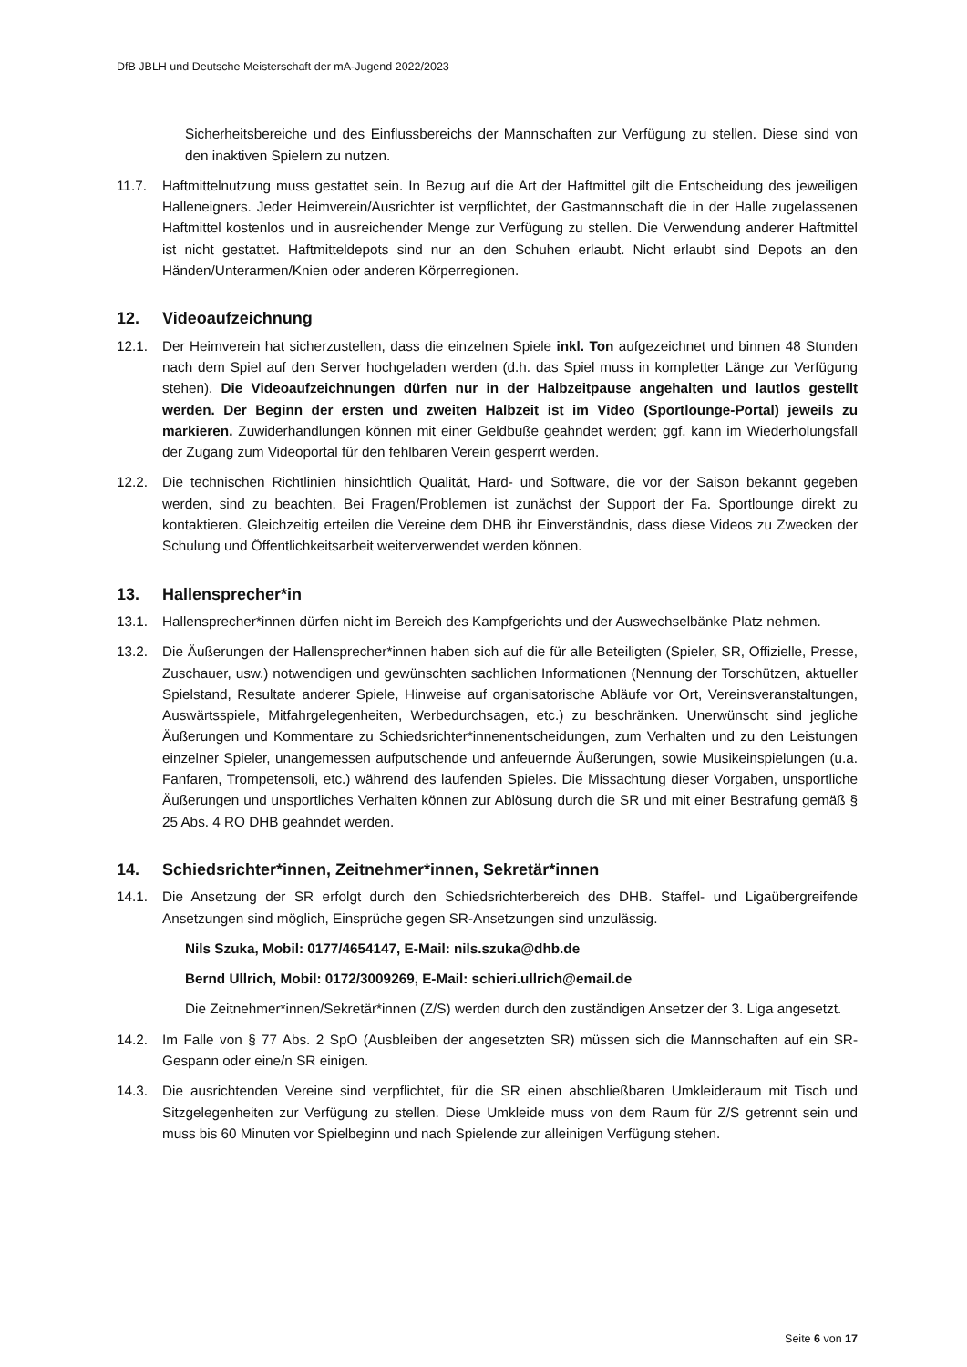DfB JBLH und Deutsche Meisterschaft der mA-Jugend 2022/2023
Sicherheitsbereiche und des Einflussbereichs der Mannschaften zur Verfügung zu stellen. Diese sind von den inaktiven Spielern zu nutzen.
11.7. Haftmittelnutzung muss gestattet sein. In Bezug auf die Art der Haftmittel gilt die Entscheidung des jeweiligen Halleneigners. Jeder Heimverein/Ausrichter ist verpflichtet, der Gastmannschaft die in der Halle zugelassenen Haftmittel kostenlos und in ausreichender Menge zur Verfügung zu stellen. Die Verwendung anderer Haftmittel ist nicht gestattet. Haftmitteldepots sind nur an den Schuhen erlaubt. Nicht erlaubt sind Depots an den Händen/Unterarmen/Knien oder anderen Körperregionen.
12. Videoaufzeichnung
12.1. Der Heimverein hat sicherzustellen, dass die einzelnen Spiele inkl. Ton aufgezeichnet und binnen 48 Stunden nach dem Spiel auf den Server hochgeladen werden (d.h. das Spiel muss in kompletter Länge zur Verfügung stehen). Die Videoaufzeichnungen dürfen nur in der Halbzeitpause angehalten und lautlos gestellt werden. Der Beginn der ersten und zweiten Halbzeit ist im Video (Sportlounge-Portal) jeweils zu markieren. Zuwiderhandlungen können mit einer Geldbuße geahndet werden; ggf. kann im Wiederholungsfall der Zugang zum Videoportal für den fehlbaren Verein gesperrt werden.
12.2. Die technischen Richtlinien hinsichtlich Qualität, Hard- und Software, die vor der Saison bekannt gegeben werden, sind zu beachten. Bei Fragen/Problemen ist zunächst der Support der Fa. Sportlounge direkt zu kontaktieren. Gleichzeitig erteilen die Vereine dem DHB ihr Einverständnis, dass diese Videos zu Zwecken der Schulung und Öffentlichkeitsarbeit weiterverwendet werden können.
13. Hallensprecher*in
13.1. Hallensprecher*innen dürfen nicht im Bereich des Kampfgerichts und der Auswechselbänke Platz nehmen.
13.2. Die Äußerungen der Hallensprecher*innen haben sich auf die für alle Beteiligten (Spieler, SR, Offizielle, Presse, Zuschauer, usw.) notwendigen und gewünschten sachlichen Informationen (Nennung der Torschützen, aktueller Spielstand, Resultate anderer Spiele, Hinweise auf organisatorische Abläufe vor Ort, Vereinsveranstaltungen, Auswärtsspiele, Mitfahrgelegenheiten, Werbedurchsagen, etc.) zu beschränken. Unerwünscht sind jegliche Äußerungen und Kommentare zu Schiedsrichter*innenentscheidungen, zum Verhalten und zu den Leistungen einzelner Spieler, unangemessen aufputschende und anfeuernde Äußerungen, sowie Musikeinspielungen (u.a. Fanfaren, Trompetensoli, etc.) während des laufenden Spieles. Die Missachtung dieser Vorgaben, unsportliche Äußerungen und unsportliches Verhalten können zur Ablösung durch die SR und mit einer Bestrafung gemäß § 25 Abs. 4 RO DHB geahndet werden.
14. Schiedsrichter*innen, Zeitnehmer*innen, Sekretär*innen
14.1. Die Ansetzung der SR erfolgt durch den Schiedsrichterbereich des DHB. Staffel- und Ligaübergreifende Ansetzungen sind möglich, Einsprüche gegen SR-Ansetzungen sind unzulässig.
Nils Szuka, Mobil: 0177/4654147, E-Mail: nils.szuka@dhb.de
Bernd Ullrich, Mobil: 0172/3009269, E-Mail: schieri.ullrich@email.de
Die Zeitnehmer*innen/Sekretär*innen (Z/S) werden durch den zuständigen Ansetzer der 3. Liga angesetzt.
14.2. Im Falle von § 77 Abs. 2 SpO (Ausbleiben der angesetzten SR) müssen sich die Mannschaften auf ein SR-Gespann oder eine/n SR einigen.
14.3. Die ausrichtenden Vereine sind verpflichtet, für die SR einen abschließbaren Umkleideraum mit Tisch und Sitzgelegenheiten zur Verfügung zu stellen. Diese Umkleide muss von dem Raum für Z/S getrennt sein und muss bis 60 Minuten vor Spielbeginn und nach Spielende zur alleinigen Verfügung stehen.
Seite 6 von 17